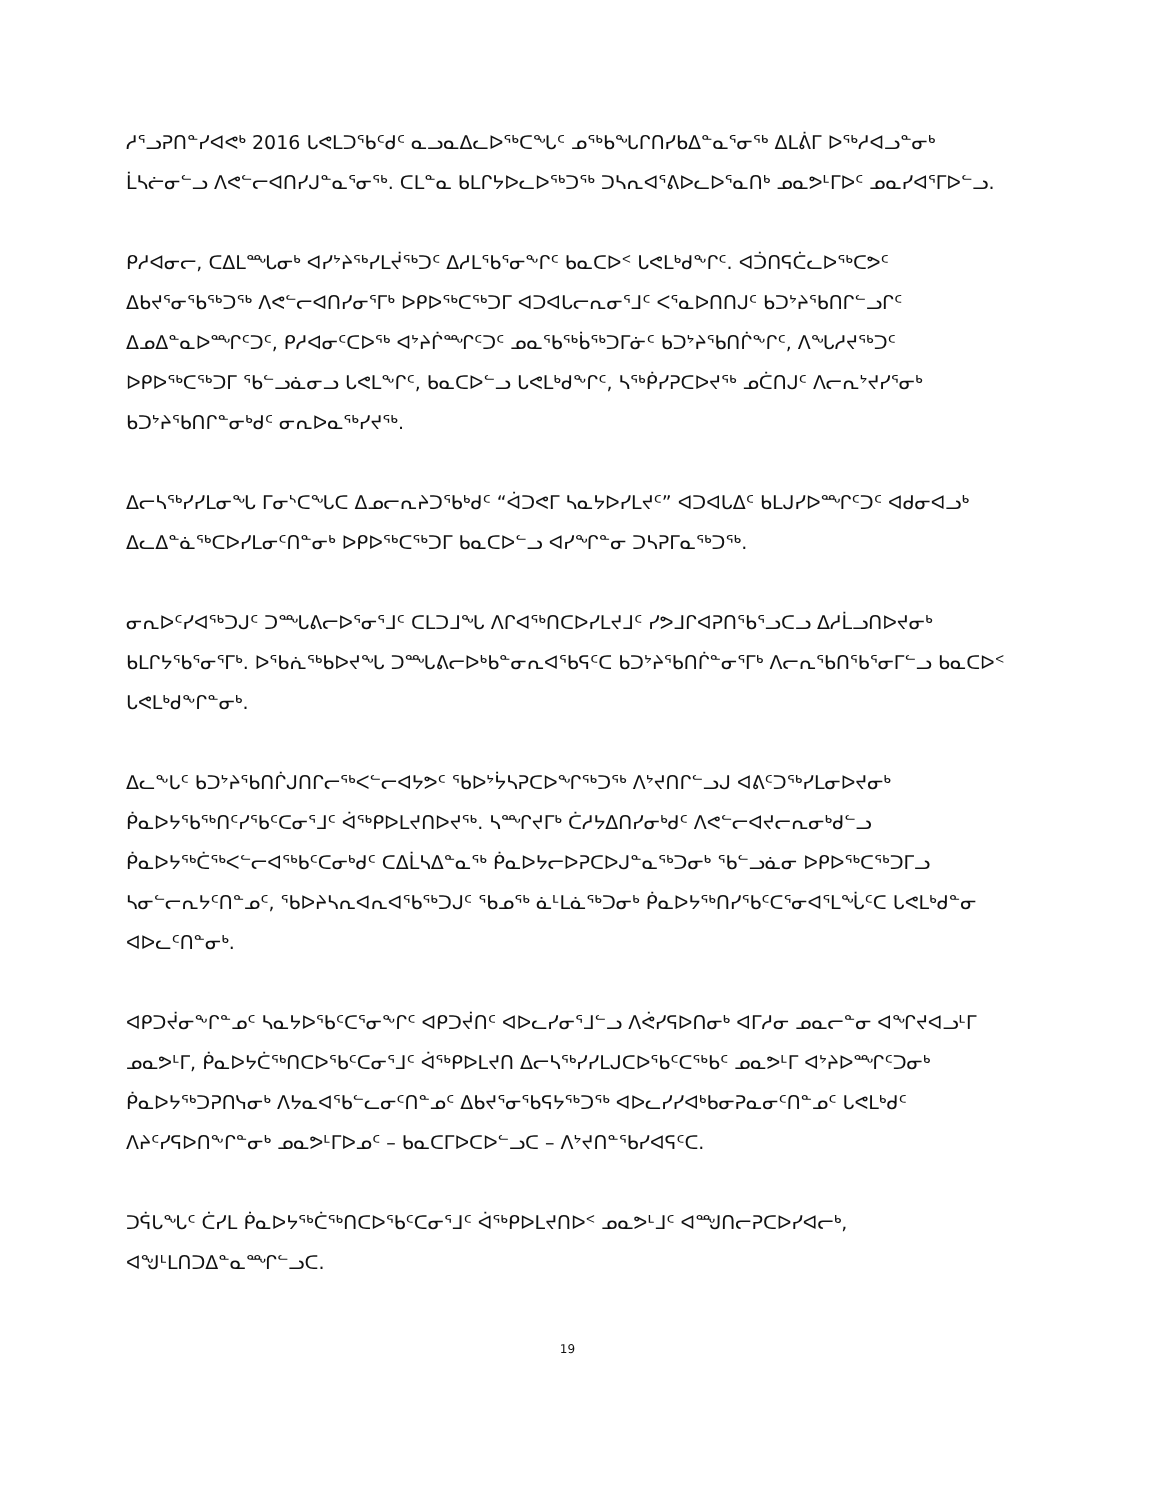ᓱᕐᓗᕈᑎᓐᓯᐊᕙᒃ 2016 ᒐᕙᒪᑐᖃᑦᑯᑦ ᓇᓗᓇᐃᓚᐅᖅᑕᖓᑦ ᓄᖅᑲᖓᒋᑎᓯᑲᐃᓐᓇᕐᓂᖅ ᐃᒪᕖᒥ ᐅᖅᓱᐊᓗᓐᓂᒃ ᒫᓴᓖᓂᓪᓗ ᐱᕙᓪᓕᐊᑎᓯᒍᓐᓇᕐᓂᖅ. ᑕᒪᓐᓇ ᑲᒪᒋᔭᐅᓚᐅᖅᑐᖅ ᑐᓴᕆᐊᕐᕕᐅᓚᐅᕐᓇᑎᒃ ᓄᓇᕗᒻᒥᐅᑦ ᓄᓇᓯᐊᕐᒥᐅᓪᓗ.
ᑭᓱᐊᓂᓕ, ᑕᐃᒪᙵᓂᒃ ᐊᓯᔾᔨᖅᓯᒪᔫᖅᑐᑦ ᐃᓱᒪᕐᑲᕐᓂᖕᒋᑦ ᑲᓇᑕᐅᑉ ᒐᕙᒪᒃᑯᖕᒋᑦ. ᐊᑑᑎᕋᑖᓚᐅᖅᑕᕗᑦ ᐃᑲᔪᕐᓂᕐᑲᖅᑐᖅ ᐱᕙᓪᓕᐊᑎᓯᓂᕐᒥᒃ ᐅᑭᐅᖅᑕᖅᑐᒥ ᐊᑐᐊᒐᓕᕆᓂᕐᒧᑦ ᐸᕐᓇᐅᑎᑎᒍᑦ ᑲᑐᔾᔨᖃᑎᒋᓪᓗᒋᑦ ᐃᓄᐃᓐᓇᐅᙱᑦᑐᑦ, ᑭᓱᐊᓂᑦᑕᐅᖅ ᐊᔾᔨᒌᙱᑦᑐᑦ ᓄᓇᖃᖅᑳᖅᑐᒥᓃᑦ ᑲᑐᔾᔨᖃᑎᒌᖕᒋᑦ, ᐱᖓᓱᔪᖅᑐᑦ ᐅᑭᐅᖅᑕᖅᑐᒥ ᖃᓪᓗᓈᓂᓗ ᒐᕙᒪᖕᒋᑦ, ᑲᓇᑕᐅᓪᓗ ᒐᕙᒪᒃᑯᖕᒋᑦ, ᓴᖅᑮᓯᕈᑕᐅᔪᖅ ᓄᑖᑎᒍᑦ ᐱᓕᕆᔾᔪᓯᕐᓂᒃ ᑲᑐᔾᔨᖃᑎᒋᓐᓂᒃᑯᑦ ᓂᕆᐅᓇᖅᓯᔪᖅ.
ᐃᓕᓴᖅᓯᓯᒪᓂᖓ ᒥᓂᔅᑕᖓᑕ ᐃᓄᓕᕆᔨᑐᕐᑲᒃᑯᑦ “ᐋᑐᕙᒥ ᓴᓇᔭᐅᓯᒪᔪᑦ” ᐊᑐᐊᒐᐃᑦ ᑲᒪᒍᓯᐅᙱᑦᑐᑦ ᐊᑯᓂᐊᓗᒃ ᐃᓚᐃᓐᓈᖅᑕᐅᓯᒪᓂᑦᑎᓐᓂᒃ ᐅᑭᐅᖅᑕᖅᑐᒥ ᑲᓇᑕᐅᓪᓗ ᐊᓯᖏᓐᓂ ᑐᓴᕈᒥᓇᖅᑐᖅ.
ᓂᕆᐅᑦᓯᐊᖅᑐᒍᑦ ᑐᙵᕕᓕᐅᕐᓂᕐᒧᑦ ᑕᒪᑐᒧᖓ ᐱᒋᐊᖅᑎᑕᐅᓯᒪᔪᒧᑦ ᓯᕗᒧᒋᐊᕈᑎᕐᑲᕐᓗᑕᓗ ᐃᓱᒫᓗᑎᐅᔪᓂᒃ ᑲᒪᒋᔭᕐᑲᕐᓂᕐᒥᒃ. ᐅᕐᑲᕇᖅᑲᐅᔪᖓ ᑐᙵᕕᓕᐅᒃᑲᓐᓂᕆᐊᕐᑲᕋᑦᑕ ᑲᑐᔾᔨᖃᑎᒌᓐᓂᕐᒥᒃ ᐱᓕᕆᖃᑎᖃᕐᓂᒥᓪᓗ ᑲᓇᑕᐅᑉ ᒐᕙᒪᒃᑯᖕᒋᓐᓂᒃ.
ᐃᓚᖕᒐᑦ ᑲᑐᔾᔨᖃᑎᒌᒍᑎᒋᓕᖅᐸᓪᓕᐊᔭᕗᑦ ᖃᐅᔾᔮᓴᕈᑕᐅᖏᖅᑐᖅ ᐱᔾᔪᑎᒋᓪᓗᒍ ᐊᕕᑦᑐᖅᓯᒪᓂᐅᔪᓂᒃ ᑮᓇᐅᔭᖃᖅᑎᑦᓯᖃᑦᑕᓂᕐᒧᑦ ᐋᖅᑭᐅᒪᔪᑎᐅᔪᖅ. ᓴᙱᔪᒥᒃ ᑖᓱᔭᐃᑎᓯᓂᒃᑯᑦ ᐱᕙᓪᓕᐊᔪᓕᕆᓂᒃᑯᓪᓗ ᑮᓇᐅᔭᖅᑖᖅᐸᓪᓕᐊᖅᑲᑦᑕᓂᒃᑯᑦ ᑕᐃᒫᓴᐃᓐᓇᖅ ᑮᓇᐅᔭᓕᐅᕈᑕᐅᒍᓐᓇᖅᑐᓂᒃ ᖃᓪᓗᓈᓂ ᐅᑭᐅᖅᑕᖅᑐᒥᓗ ᓴᓂᓪᓕᕆᔭᑦᑎᓐᓄᑦ, ᖃᐅᔨᓴᕆᐊᕆᐊᖃᖅᑐᒍᑦ ᖃᓄᖅ ᓈᒻᒪᓈᖅᑐᓂᒃ ᑮᓇᐅᔭᖅᑎᓯᖃᑦᑕᕐᓂᐊᕐᒪᖔᑦᑕ ᒐᕙᒪᒃᑯᓐᓂ ᐊᐅᓚᑦᑎᓐᓂᒃ.
ᐊᑭᑐᔫᓂᖕᒋᓐᓄᑦ ᓴᓇᔭᐅᖃᑦᑕᕐᓂᖕᒋᑦ ᐊᑭᑐᔫᑎᑦ ᐊᐅᓚᓯᓂᕐᒧᓪᓗ ᐱᕚᓯᕋᐅᑎᓂᒃ ᐊᒥᓱᓂ ᓄᓇᓕᓐᓂ ᐊᖏᔪᐊᓗᒻᒥ ᓄᓇᕗᒻᒥ, ᑮᓇᐅᔭᑖᖅᑎᑕᐅᖃᑦᑕᓂᕐᒧᑦ ᐋᖅᑭᐅᒪᔪᑎ ᐃᓕᓴᖅᓯᓯᒪᒍᑕᐅᖃᑦᑕᖅᑲᑦ ᓄᓇᕗᒻᒥ ᐊᔾᔨᐅᙱᑦᑐᓂᒃ ᑮᓇᐅᔭᖅᑐᕈᑎᓭᓂᒃ ᐱᔭᓇᐊᖃᓪᓚᓂᑦᑎᓐᓄᑦ ᐃᑲᔪᕐᓂᖃᕋᔭᖅᑐᖅ ᐊᐅᓚᓯᓯᐊᒃᑲᓂᕈᓇᓂᑦᑎᓐᓄᑦ ᒐᕙᒪᒃᑯᑦ ᐱᔨᑦᓯᕋᐅᑎᖕᒋᓐᓂᒃ ᓄᓇᕗᒻᒥᐅᓄᑦ – ᑲᓇᑕᒥᐅᑕᐅᓪᓗᑕ – ᐱᔾᔪᑎᓐᖃᓯᐊᕋᑦᑕ.
ᑐᕌᒐᖓᑦ ᑖᓯᒪ ᑮᓇᐅᔭᖅᑖᖅᑎᑕᐅᖃᑦᑕᓂᕐᒧᑦ ᐋᖅᑭᐅᒪᔪᑎᐅᑉ ᓄᓇᕗᒻᒧᑦ ᐊᙳᑎᓕᕈᑕᐅᓯᐊᓕᒃ, ᐊᖑᒻᒪᑎᑐᐃᓐᓇᙱᓪᓗᑕ.
19